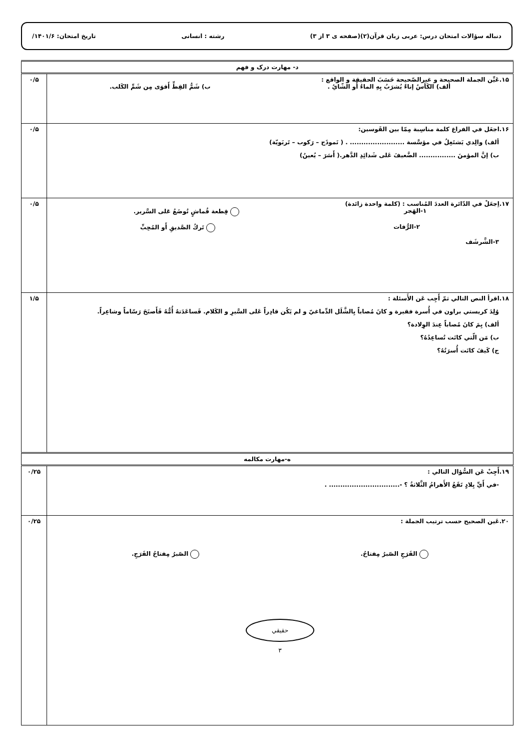دنباله سؤالات امتحان درس: عربی زبان قرآن(۲)(صفحه ی ۳ از ۳) رشته : انسانی تاریخ امتحان: ۱۴۰۱/۶/
| د- مهارت درک و فهم | |
| ۱۵.عَیِّن الجملة الصحيحة و غيرالصّحيحة حَسَبَ الحقيقة و الواقع : ألف) الكَأسُ إناءٌ يُشرَبُ بِهِ الماءُ أَو الشّايُ . ب) شَمُّ القِطِّ أَقوَى مِن شَمِّ الكَلب. | ۰/۵ |
| ۱۶.اجعَل في الفراغ كلمة مناسِبة مِمّا بين القَوسين: ألف) والِدي يَشتَغِلُ في مؤسَّسة ........................ . ( نَموذَج – رَكوب – تَربَويّة) ب) إنَّ المؤمنَ ................ الضَّعيفَ عَلى شَدائِدِ الدَّهر.( أَسَرَ – يُعينُ) | ۰/۵ |
| ۱۷.اِجعَلْ في الدّائرة العددَ المُناسب : (كلمة واحدة زائدة) ۱-الهَجر قِطعة قُماشٍ تُوضَعُ عَلى السَّرير. ۲-الرُّفات تَركُ الصَّديقِ أَو المُحِبِّ ۳-الشَّرشَف | ۰/۵ |
| ۱۸.اقرأ النص التالي ثمّ أَجِب عَن الأَسئلة : وُلِدَ كريستي براون في أُسرة فقيرة و كانَ مُصاباً بِالشَّلَل الدِّماغيّ و لم يَكُن قادِراً عَلى السَّيرِ و الكَلام. فَساعَدَتهُ أُمُّهُ فَأَصبَحَ رَسّاماً وشاعِراً. ألف) بِمَ كانَ مُصاباً عِندَ الوِلادة؟ ب) مَن الّتي كانَت تُساعِدُهُ؟ ج) كَيفَ كانَت أُسرَتُهُ؟ | ۱/۵ |
| ه-مهارت مكالمه | |
| ۱۹.أَجِبْ عَن السُّؤال التالي : -في أَيِّ بِلادٍ تَقَعُ الأَهرامُ الثَّلاثةُ ؟ -............................... . | ۰/۲۵ |
| ۲۰.عَين الصحيح حسب ترتيب الجملة : الفَرَجِ الصّبرُ مِفتاحُ. الصّبرُ مِفتاحُ الفَرَجِ. حقيقي ۳ | ۰/۲۵ |